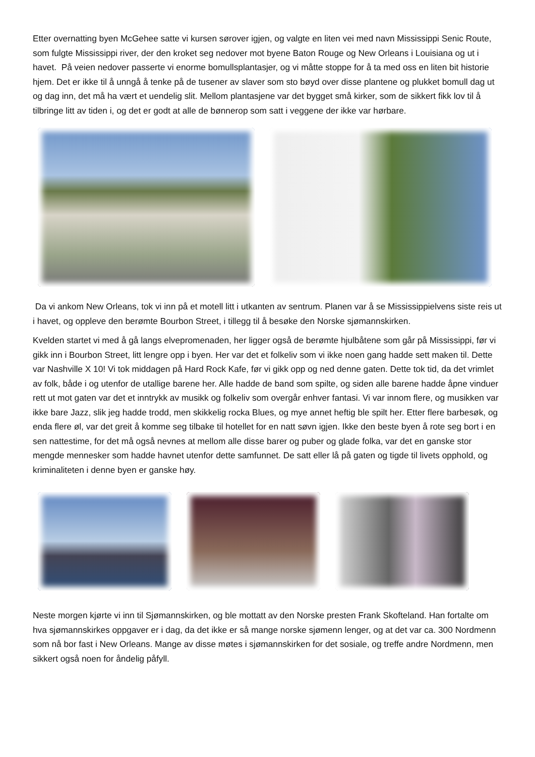Etter overnatting byen McGehee satte vi kursen sørover igjen, og valgte en liten vei med navn Mississippi Senic Route, som fulgte Mississippi river, der den kroket seg nedover mot byene Baton Rouge og New Orleans i Louisiana og ut i havet. På veien nedover passerte vi enorme bomullsplantasjer, og vi måtte stoppe for å ta med oss en liten bit historie hjem. Det er ikke til å unngå å tenke på de tusener av slaver som sto bøyd over disse plantene og plukket bomull dag ut og dag inn, det må ha vært et uendelig slit. Mellom plantasjene var det bygget små kirker, som de sikkert fikk lov til å tilbringe litt av tiden i, og det er godt at alle de bønnerop som satt i veggene der ikke var hørbare.
Da vi ankom New Orleans, tok vi inn på et motell litt i utkanten av sentrum. Planen var å se Mississippielvens siste reis ut i havet, og oppleve den berømte Bourbon Street, i tillegg til å besøke den Norske sjømannskirken.
Kvelden startet vi med å gå langs elvepromenaden, her ligger også de berømte hjulbåtene som går på Mississippi, før vi gikk inn i Bourbon Street, litt lengre opp i byen. Her var det et folkeliv som vi ikke noen gang hadde sett maken til. Dette var Nashville X 10! Vi tok middagen på Hard Rock Kafe, før vi gikk opp og ned denne gaten. Dette tok tid, da det vrimlet av folk, både i og utenfor de utallige barene her. Alle hadde de band som spilte, og siden alle barene hadde åpne vinduer rett ut mot gaten var det et inntrykk av musikk og folkeliv som overgår enhver fantasi. Vi var innom flere, og musikken var ikke bare Jazz, slik jeg hadde trodd, men skikkelig rocka Blues, og mye annet heftig ble spilt her. Etter flere barbesøk, og enda flere øl, var det greit å komme seg tilbake til hotellet for en natt søvn igjen. Ikke den beste byen å rote seg bort i en sen nattestime, for det må også nevnes at mellom alle disse barer og puber og glade folka, var det en ganske stor mengde mennesker som hadde havnet utenfor dette samfunnet. De satt eller lå på gaten og tigde til livets opphold, og kriminaliteten i denne byen er ganske høy.
Neste morgen kjørte vi inn til Sjømannskirken, og ble mottatt av den Norske presten Frank Skofteland. Han fortalte om hva sjømannskirkes oppgaver er i dag, da det ikke er så mange norske sjømenn lenger, og at det var ca. 300 Nordmenn som nå bor fast i New Orleans. Mange av disse møtes i sjømannskirken for det sosiale, og treffe andre Nordmenn, men sikkert også noen for åndelig påfyll.